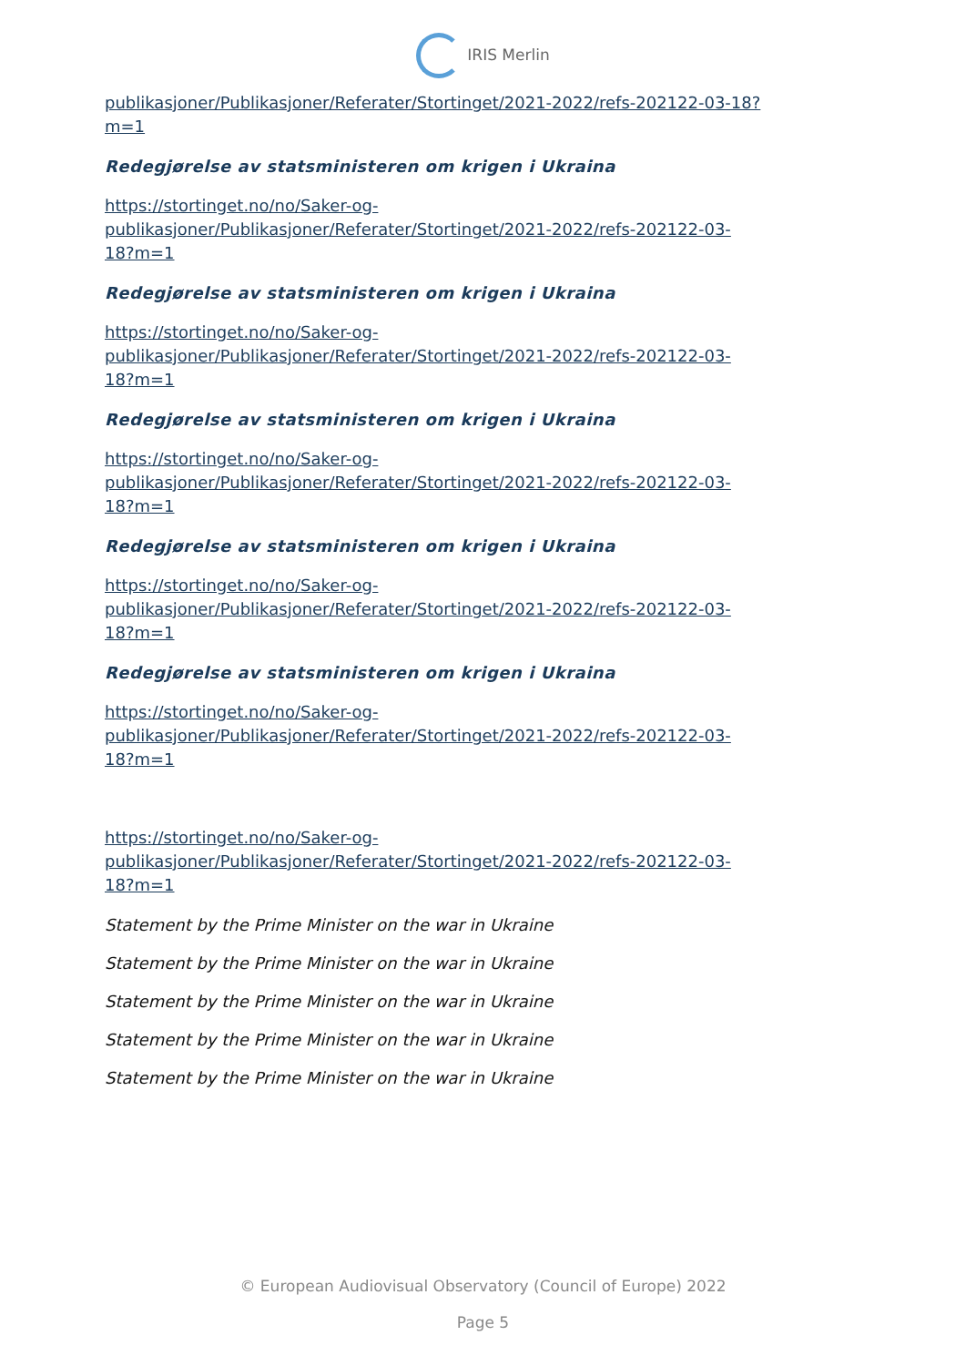IRIS Merlin
publikasjoner/Publikasjoner/Referater/Stortinget/2021-2022/refs-202122-03-18?m=1
Redegjørelse av statsministeren om krigen i Ukraina
https://stortinget.no/no/Saker-og-
publikasjoner/Publikasjoner/Referater/Stortinget/2021-2022/refs-202122-03-
18?m=1
Redegjørelse av statsministeren om krigen i Ukraina
https://stortinget.no/no/Saker-og-
publikasjoner/Publikasjoner/Referater/Stortinget/2021-2022/refs-202122-03-
18?m=1
Redegjørelse av statsministeren om krigen i Ukraina
https://stortinget.no/no/Saker-og-
publikasjoner/Publikasjoner/Referater/Stortinget/2021-2022/refs-202122-03-
18?m=1
Redegjørelse av statsministeren om krigen i Ukraina
https://stortinget.no/no/Saker-og-
publikasjoner/Publikasjoner/Referater/Stortinget/2021-2022/refs-202122-03-
18?m=1
Redegjørelse av statsministeren om krigen i Ukraina
https://stortinget.no/no/Saker-og-
publikasjoner/Publikasjoner/Referater/Stortinget/2021-2022/refs-202122-03-
18?m=1
https://stortinget.no/no/Saker-og-
publikasjoner/Publikasjoner/Referater/Stortinget/2021-2022/refs-202122-03-
18?m=1
Statement by the Prime Minister on the war in Ukraine
Statement by the Prime Minister on the war in Ukraine
Statement by the Prime Minister on the war in Ukraine
Statement by the Prime Minister on the war in Ukraine
Statement by the Prime Minister on the war in Ukraine
© European Audiovisual Observatory (Council of Europe) 2022
Page 5